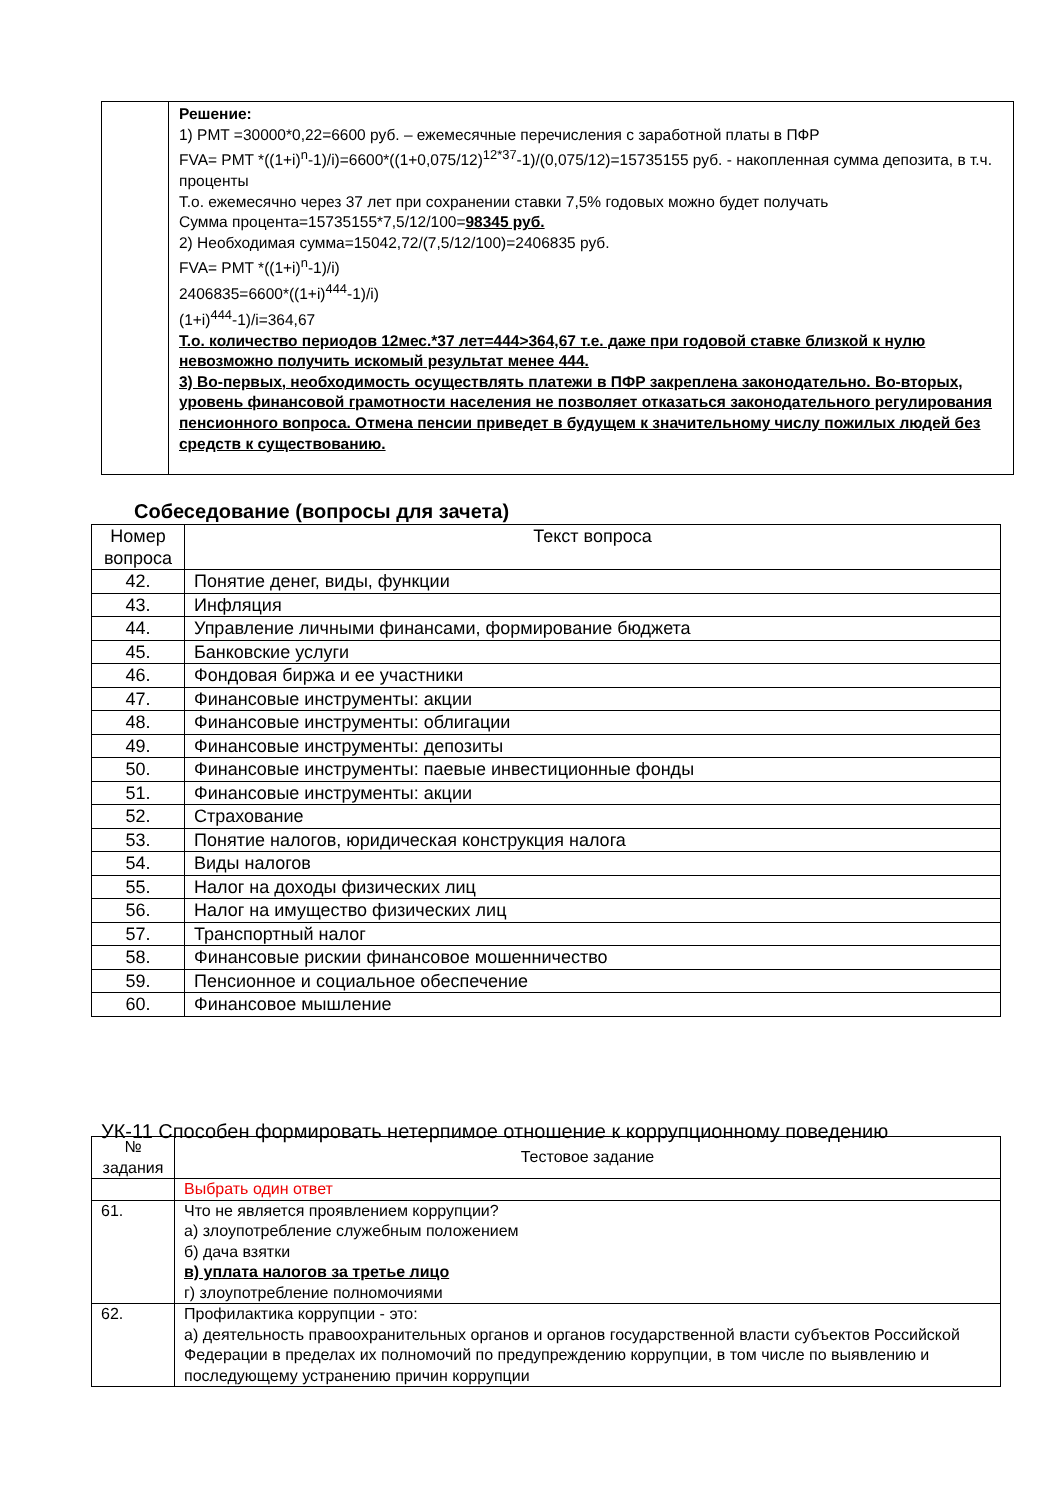| | Решение: 1) PMT =30000*0,22=6600 руб. – ежемесячные перечисления с заработной платы в ПФР FVA= PMT *((1+i)<sup>n</sup>-1)/i)=6600*((1+0,075/12)<sup>12*37</sup>-1)/(0,075/12)=15735155 руб. - накопленная сумма депозита, в т.ч. проценты Т.о. ежемесячно через 37 лет при сохранении ставки 7,5% годовых можно будет получать Сумма процента=15735155*7,5/12/100= 98345 руб. 2) Необходимая сумма=15042,72/(7,5/12/100)=2406835 руб. FVA= PMT *((1+i)<sup>n</sup>-1)/i) 2406835=6600*((1+i)<sup>444</sup>-1)/i) (1+i)<sup>444</sup>-1)/i=364,67 Т.о. количество периодов 12мес.*37 лет=444>364,67 т.е. даже при годовой ставке близкой к нулю невозможно получить искомый результат менее 444. 3) Во-первых, необходимость осуществлять платежи в ПФР закреплена законодательно. Во-вторых, уровень финансовой грамотности населения не позволяет отказаться законодательного регулирования пенсионного вопроса. Отмена пенсии приведет в будущем к значительному числу пожилых людей без средств к существованию. |
Собеседование (вопросы для зачета)
| Номер вопроса | Текст вопроса |
| --- | --- |
| 42. | Понятие денег, виды, функции |
| 43. | Инфляция |
| 44. | Управление личными финансами, формирование бюджета |
| 45. | Банковские услуги |
| 46. | Фондовая биржа и ее участники |
| 47. | Финансовые инструменты: акции |
| 48. | Финансовые инструменты: облигации |
| 49. | Финансовые инструменты: депозиты |
| 50. | Финансовые инструменты: паевые инвестиционные фонды |
| 51. | Финансовые инструменты: акции |
| 52. | Страхование |
| 53. | Понятие налогов, юридическая конструкция налога |
| 54. | Виды налогов |
| 55. | Налог на доходы физических лиц |
| 56. | Налог на имущество физических лиц |
| 57. | Транспортный налог |
| 58. | Финансовые рискии финансовое мошенничество |
| 59. | Пенсионное и социальное обеспечение |
| 60. | Финансовое мышление |
УК-11 Способен формировать нетерпимое отношение к коррупционному поведению
| № задания | Тестовое задание |
| --- | --- |
| | Выбрать один ответ |
| 61. | Что не является проявлением коррупции? а) злоупотребление служебным положением б) дача взятки в) уплата налогов за третье лицо г) злоупотребление полномочиями |
| 62. | Профилактика коррупции - это: а) деятельность правоохранительных органов и органов государственной власти субъектов Российской Федерации в пределах их полномочий по предупреждению коррупции, в том числе по выявлению и последующему устранению причин коррупции |